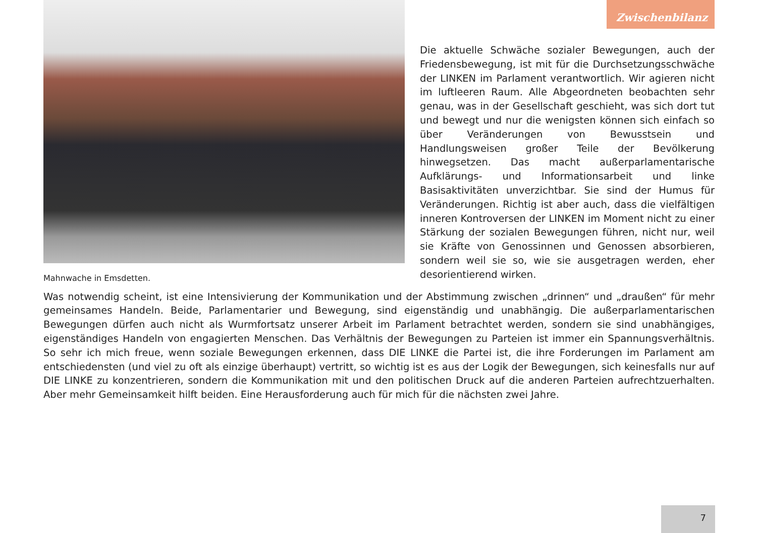Zwischenbilanz
Mahnwache in Emsdetten.
Die aktuelle Schwäche sozialer Bewegungen, auch der Friedensbewegung, ist mit für die Durchsetzungsschwäche der LINKEN im Parlament verantwortlich. Wir agieren nicht im luftleeren Raum. Alle Abgeordneten beobachten sehr genau, was in der Gesellschaft geschieht, was sich dort tut und bewegt und nur die wenigsten können sich einfach so über Veränderungen von Bewusstsein und Handlungsweisen großer Teile der Bevölkerung hinwegsetzen. Das macht außerparlamentarische Aufklärungs- und Informationsarbeit und linke Basisaktivitäten unverzichtbar. Sie sind der Humus für Veränderungen. Richtig ist aber auch, dass die vielfältigen inneren Kontroversen der LINKEN im Moment nicht zu einer Stärkung der sozialen Bewegungen führen, nicht nur, weil sie Kräfte von Genossinnen und Genossen absorbieren, sondern weil sie so, wie sie ausgetragen werden, eher desorientierend wirken.
Was notwendig scheint, ist eine Intensivierung der Kommunikation und der Abstimmung zwischen „drinnen“ und „draußen“ für mehr gemeinsames Handeln. Beide, Parlamentarier und Bewegung, sind eigenständig und unabhängig. Die außerparlamentarischen Bewegungen dürfen auch nicht als Wurmfortsatz unserer Arbeit im Parlament betrachtet werden, sondern sie sind unabhängiges, eigenständiges Handeln von engagierten Menschen. Das Verhältnis der Bewegungen zu Parteien ist immer ein Spannungsverhältnis. So sehr ich mich freue, wenn soziale Bewegungen erkennen, dass DIE LINKE die Partei ist, die ihre Forderungen im Parlament am entschiedensten (und viel zu oft als einzige überhaupt) vertritt, so wichtig ist es aus der Logik der Bewegungen, sich keinesfalls nur auf DIE LINKE zu konzentrieren, sondern die Kommunikation mit und den politischen Druck auf die anderen Parteien aufrechtzuerhalten. Aber mehr Gemeinsamkeit hilft beiden. Eine Herausforderung auch für mich für die nächsten zwei Jahre.
7